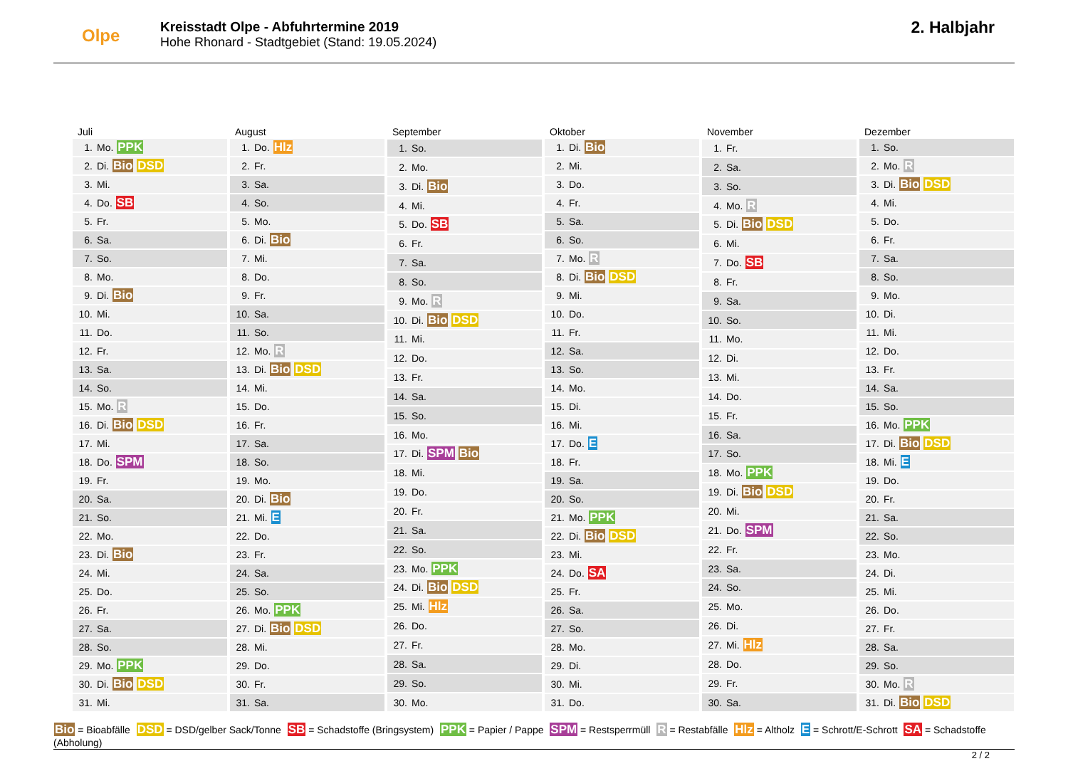Olpe
Kreisstadt Olpe - Abfuhrtermine 2019
Hohe Rhonard - Stadtgebiet (Stand: 19.05.2024)
2. Halbjahr
| Juli | |
| --- | --- |
| 1. | Mo. PPK |
| 2. | Di. Bio DSD |
| 3. | Mi. |
| 4. | Do. SB |
| 5. | Fr. |
| 6. | Sa. |
| 7. | So. |
| 8. | Mo. |
| 9. | Di. Bio |
| 10. | Mi. |
| 11. | Do. |
| 12. | Fr. |
| 13. | Sa. |
| 14. | So. |
| 15. | Mo. R |
| 16. | Di. Bio DSD |
| 17. | Mi. |
| 18. | Do. SPM |
| 19. | Fr. |
| 20. | Sa. |
| 21. | So. |
| 22. | Mo. |
| 23. | Di. Bio |
| 24. | Mi. |
| 25. | Do. |
| 26. | Fr. |
| 27. | Sa. |
| 28. | So. |
| 29. | Mo. PPK |
| 30. | Di. Bio DSD |
| 31. | Mi. |
| August | |
| --- | --- |
| 1. | Do. Hlz |
| 2. | Fr. |
| 3. | Sa. |
| 4. | So. |
| 5. | Mo. |
| 6. | Di. Bio |
| 7. | Mi. |
| 8. | Do. |
| 9. | Fr. |
| 10. | Sa. |
| 11. | So. |
| 12. | Mo. R |
| 13. | Di. Bio DSD |
| 14. | Mi. |
| 15. | Do. |
| 16. | Fr. |
| 17. | Sa. |
| 18. | So. |
| 19. | Mo. |
| 20. | Di. Bio |
| 21. | Mi. E |
| 22. | Do. |
| 23. | Fr. |
| 24. | Sa. |
| 25. | So. |
| 26. | Mo. PPK |
| 27. | Di. Bio DSD |
| 28. | Mi. |
| 29. | Do. |
| 30. | Fr. |
| 31. | Sa. |
| September | |
| --- | --- |
| 1. | So. |
| 2. | Mo. |
| 3. | Di. Bio |
| 4. | Mi. |
| 5. | Do. SB |
| 6. | Fr. |
| 7. | Sa. |
| 8. | So. |
| 9. | Mo. R |
| 10. | Di. Bio DSD |
| 11. | Mi. |
| 12. | Do. |
| 13. | Fr. |
| 14. | Sa. |
| 15. | So. |
| 16. | Mo. |
| 17. | Di. SPM Bio |
| 18. | Mi. |
| 19. | Do. |
| 20. | Fr. |
| 21. | Sa. |
| 22. | So. |
| 23. | Mo. PPK |
| 24. | Di. Bio DSD |
| 25. | Mi. Hlz |
| 26. | Do. |
| 27. | Fr. |
| 28. | Sa. |
| 29. | So. |
| 30. | Mo. |
| Oktober | |
| --- | --- |
| 1. | Di. Bio |
| 2. | Mi. |
| 3. | Do. |
| 4. | Fr. |
| 5. | Sa. |
| 6. | So. |
| 7. | Mo. R |
| 8. | Di. Bio DSD |
| 9. | Mi. |
| 10. | Do. |
| 11. | Fr. |
| 12. | Sa. |
| 13. | So. |
| 14. | Mo. |
| 15. | Di. |
| 16. | Mi. |
| 17. | Do. E |
| 18. | Fr. |
| 19. | Sa. |
| 20. | So. |
| 21. | Mo. PPK |
| 22. | Di. Bio DSD |
| 23. | Mi. |
| 24. | Do. SA |
| 25. | Fr. |
| 26. | Sa. |
| 27. | So. |
| 28. | Mo. |
| 29. | Di. |
| 30. | Mi. |
| 31. | Do. |
| November | |
| --- | --- |
| 1. | Fr. |
| 2. | Sa. |
| 3. | So. |
| 4. | Mo. R |
| 5. | Di. Bio DSD |
| 6. | Mi. |
| 7. | Do. SB |
| 8. | Fr. |
| 9. | Sa. |
| 10. | So. |
| 11. | Mo. |
| 12. | Di. |
| 13. | Mi. |
| 14. | Do. |
| 15. | Fr. |
| 16. | Sa. |
| 17. | So. |
| 18. | Mo. PPK |
| 19. | Di. Bio DSD |
| 20. | Mi. |
| 21. | Do. SPM |
| 22. | Fr. |
| 23. | Sa. |
| 24. | So. |
| 25. | Mo. |
| 26. | Di. |
| 27. | Mi. Hlz |
| 28. | Do. |
| 29. | Fr. |
| 30. | Sa. |
| Dezember | |
| --- | --- |
| 1. | So. |
| 2. | Mo. R |
| 3. | Di. Bio DSD |
| 4. | Mi. |
| 5. | Do. |
| 6. | Fr. |
| 7. | Sa. |
| 8. | So. |
| 9. | Mo. |
| 10. | Di. |
| 11. | Mi. |
| 12. | Do. |
| 13. | Fr. |
| 14. | Sa. |
| 15. | So. |
| 16. | Mo. PPK |
| 17. | Di. Bio DSD |
| 18. | Mi. E |
| 19. | Do. |
| 20. | Fr. |
| 21. | Sa. |
| 22. | So. |
| 23. | Mo. |
| 24. | Di. |
| 25. | Mi. |
| 26. | Do. |
| 27. | Fr. |
| 28. | Sa. |
| 29. | So. |
| 30. | Mo. R |
| 31. | Di. Bio DSD |
Bio = Bioabfälle DSD = DSD/gelber Sack/Tonne SB = Schadstoffe (Bringsystem) PPK = Papier / Pappe SPM = Restsperrmüll R = Restabfälle Hlz = Altholz E = Schrott/E-Schrott SA = Schadstoffe (Abholung)
2 / 2